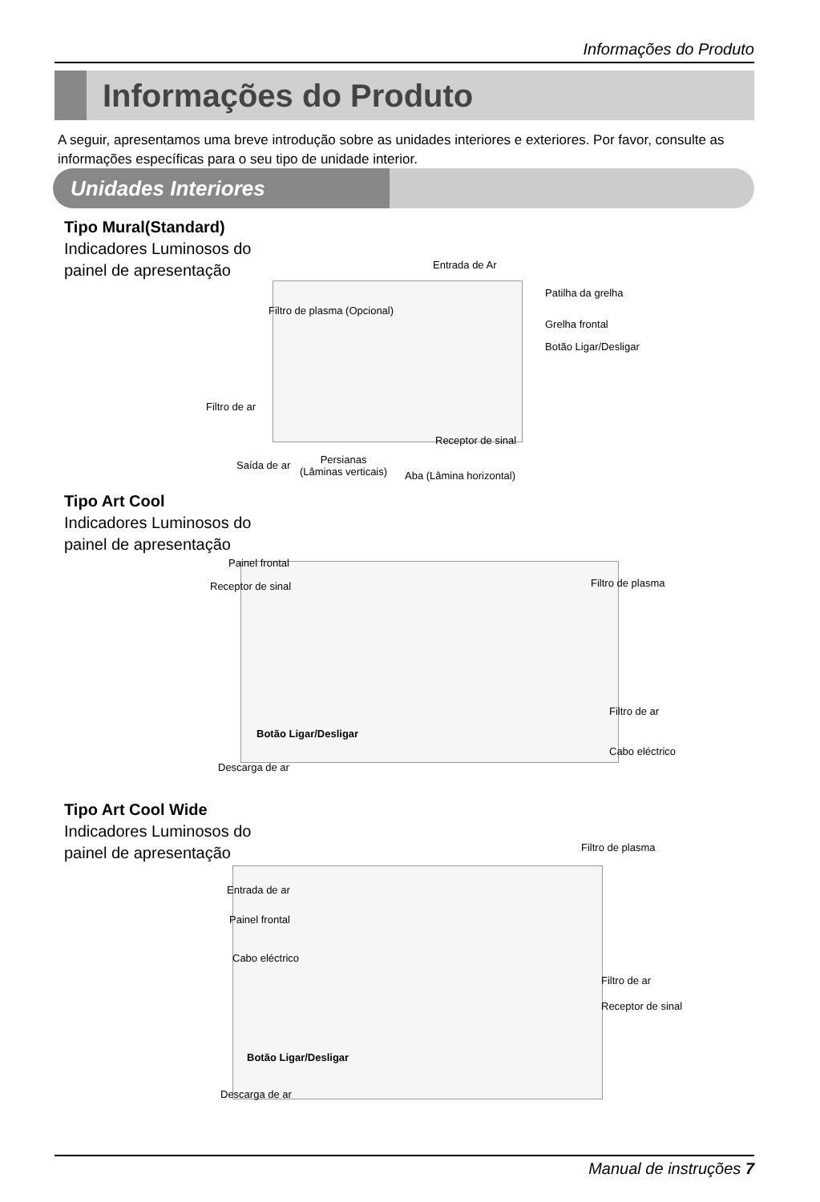Informações do Produto
Informações do Produto
A seguir, apresentamos uma breve introdução sobre as unidades interiores e exteriores. Por favor, consulte as informações específicas para o seu tipo de unidade interior.
Unidades Interiores
Tipo Mural(Standard)
Indicadores Luminosos do
painel de apresentação
Entrada de Ar
Patilha da grelha
Filtro de plasma (Opcional)
Grelha frontal
Botão Ligar/Desligar
Filtro de ar
Receptor de sinal
Saída de ar
Persianas
(Lâminas verticais)
Aba (Lâmina horizontal)
Tipo Art Cool
Indicadores Luminosos do
painel de apresentação
Painel frontal
Receptor de sinal Filtro de plasma
Botão Ligar/Desligar
Filtro de ar
Cabo eléctrico
Descarga de ar
Tipo Art Cool Wide
Indicadores Luminosos do
painel de apresentação
Filtro de plasma
Entrada de ar
Painel frontal
Cabo eléctrico
Filtro de ar
Receptor de sinal
Botão Ligar/Desligar
Descarga de ar
Manual de instruções 7